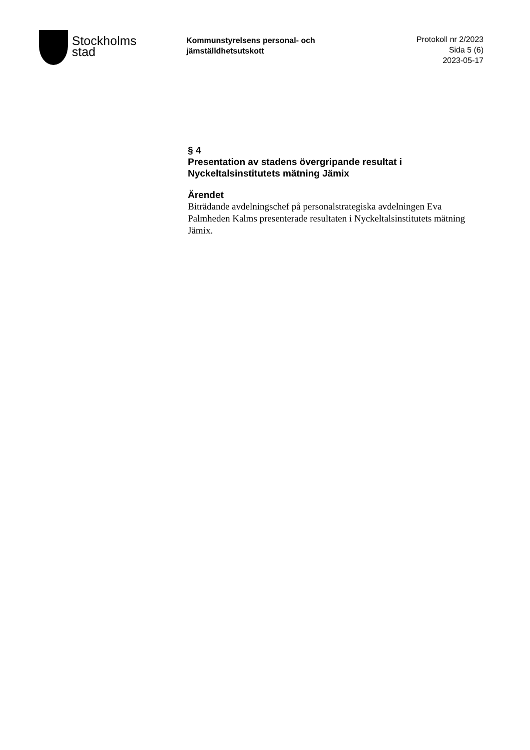Stockholms
stad
Kommunstyrelsens personal- och
jämställdhetsutskott
Protokoll nr 2/2023
Sida 5 (6)
2023-05-17
§ 4
Presentation av stadens övergripande resultat i Nyckeltalsinstitutets mätning Jämix
Ärendet
Biträdande avdelningschef på personalstrategiska avdelningen Eva Palmheden Kalms presenterade resultaten i Nyckeltalsinstitutets mätning Jämix.